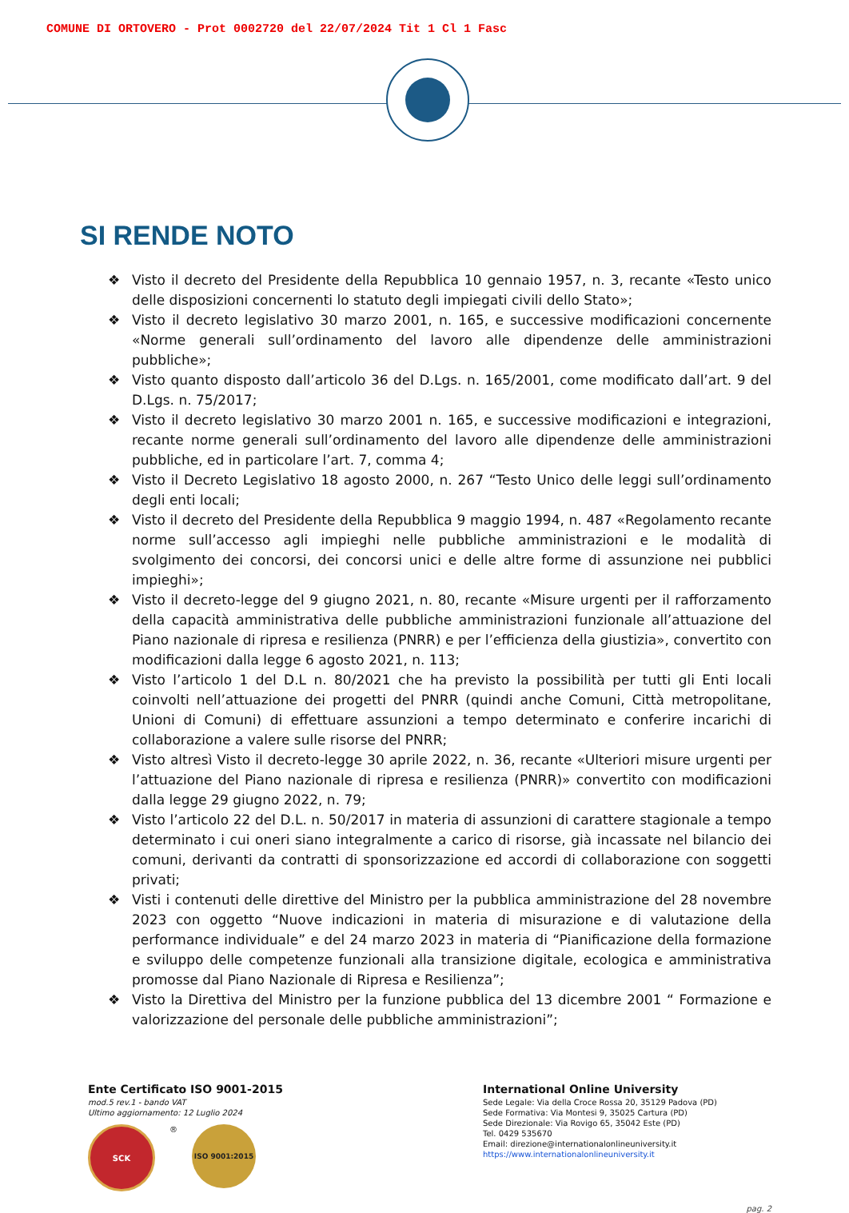COMUNE DI ORTOVERO - Prot 0002720 del 22/07/2024 Tit 1 Cl 1 Fasc
SI RENDE NOTO
❖ Visto il decreto del Presidente della Repubblica 10 gennaio 1957, n. 3, recante «Testo unico delle disposizioni concernenti lo statuto degli impiegati civili dello Stato»;
❖ Visto il decreto legislativo 30 marzo 2001, n. 165, e successive modificazioni concernente «Norme generali sull’ordinamento del lavoro alle dipendenze delle amministrazioni pubbliche»;
❖ Visto quanto disposto dall’articolo 36 del D.Lgs. n. 165/2001, come modificato dall’art. 9 del D.Lgs. n. 75/2017;
❖ Visto il decreto legislativo 30 marzo 2001 n. 165, e successive modificazioni e integrazioni, recante norme generali sull’ordinamento del lavoro alle dipendenze delle amministrazioni pubbliche, ed in particolare l’art. 7, comma 4;
❖ Visto il Decreto Legislativo 18 agosto 2000, n. 267 “Testo Unico delle leggi sull’ordinamento degli enti locali;
❖ Visto il decreto del Presidente della Repubblica 9 maggio 1994, n. 487 «Regolamento recante norme sull’accesso agli impieghi nelle pubbliche amministrazioni e le modalità di svolgimento dei concorsi, dei concorsi unici e delle altre forme di assunzione nei pubblici impieghi»;
❖ Visto il decreto-legge del 9 giugno 2021, n. 80, recante «Misure urgenti per il rafforzamento della capacità amministrativa delle pubbliche amministrazioni funzionale all’attuazione del Piano nazionale di ripresa e resilienza (PNRR) e per l’efficienza della giustizia», convertito con modificazioni dalla legge 6 agosto 2021, n. 113;
❖ Visto l’articolo 1 del D.L n. 80/2021 che ha previsto la possibilità per tutti gli Enti locali coinvolti nell’attuazione dei progetti del PNRR (quindi anche Comuni, Città metropolitane, Unioni di Comuni) di effettuare assunzioni a tempo determinato e conferire incarichi di collaborazione a valere sulle risorse del PNRR;
❖ Visto altresì Visto il decreto-legge 30 aprile 2022, n. 36, recante «Ulteriori misure urgenti per l’attuazione del Piano nazionale di ripresa e resilienza (PNRR)» convertito con modificazioni dalla legge 29 giugno 2022, n. 79;
❖ Visto l’articolo 22 del D.L. n. 50/2017 in materia di assunzioni di carattere stagionale a tempo determinato i cui oneri siano integralmente a carico di risorse, già incassate nel bilancio dei comuni, derivanti da contratti di sponsorizzazione ed accordi di collaborazione con soggetti privati;
❖ Visti i contenuti delle direttive del Ministro per la pubblica amministrazione del 28 novembre 2023 con oggetto “Nuove indicazioni in materia di misurazione e di valutazione della performance individuale” e del 24 marzo 2023 in materia di “Pianificazione della formazione e sviluppo delle competenze funzionali alla transizione digitale, ecologica e amministrativa promosse dal Piano Nazionale di Ripresa e Resilienza”;
❖ Visto la Direttiva del Ministro per la funzione pubblica del 13 dicembre 2001 “ Formazione e valorizzazione del personale delle pubbliche amministrazioni”;
Ente Certificato ISO 9001-2015
mod.5 rev.1 - bando VAT
Ultimo aggiornamento: 12 Luglio 2024
SCK
®
ISO 9001:2015
International Online University
Sede Legale: Via della Croce Rossa 20, 35129 Padova (PD)
Sede Formativa: Via Montesi 9, 35025 Cartura (PD)
Sede Direzionale: Via Rovigo 65, 35042 Este (PD)
Tel. 0429 535670
Email: direzione@internationalonlineuniversity.it
https://www.internationalonlineuniversity.it
pag. 2